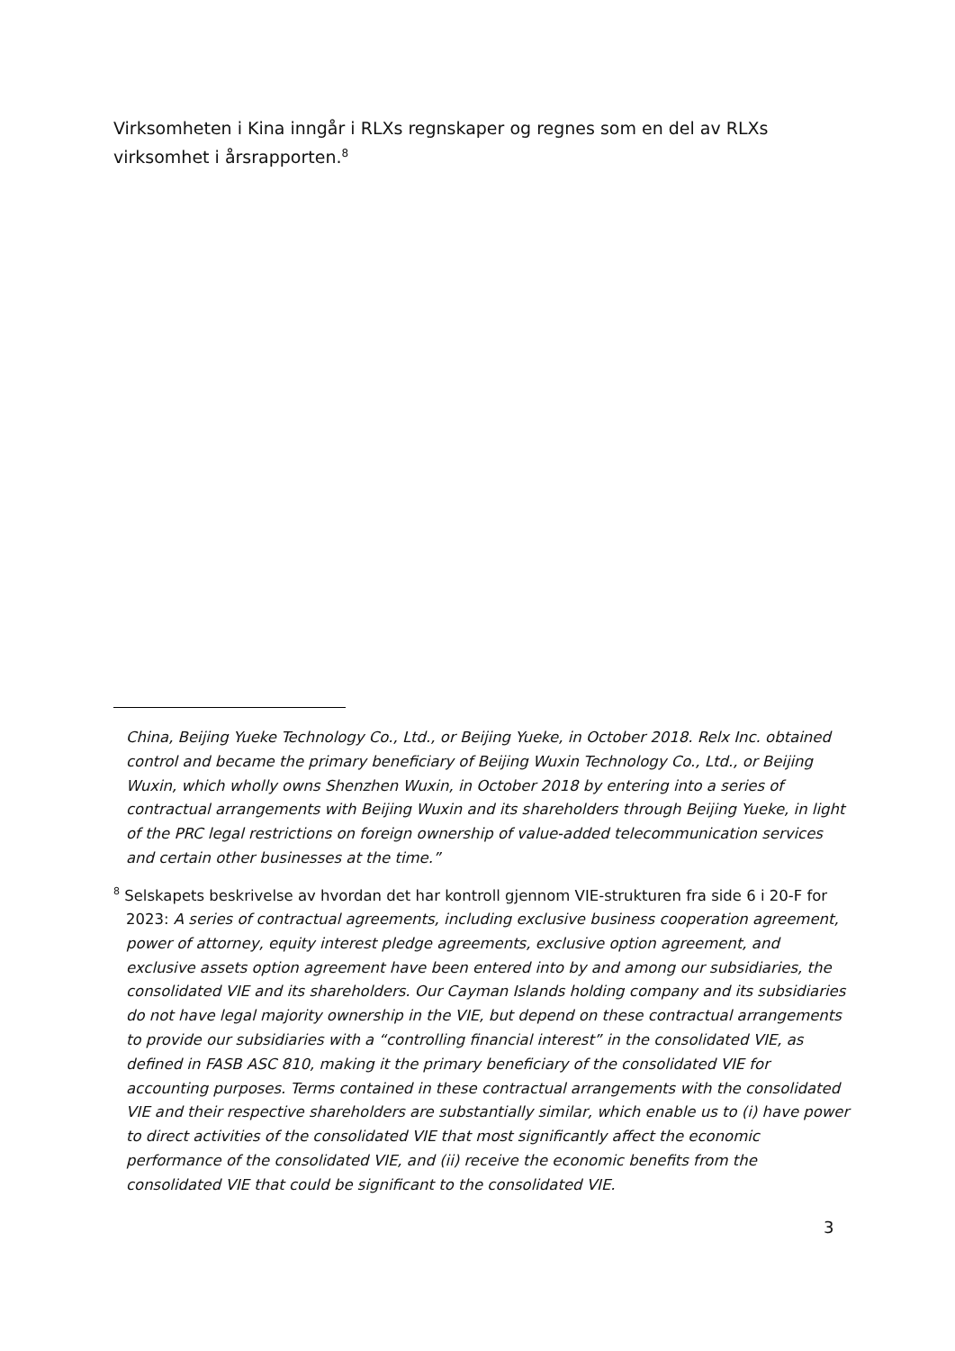Virksomheten i Kina inngår i RLXs regnskaper og regnes som en del av RLXs virksomhet i årsrapporten.<sup>8</sup>
China, Beijing Yueke Technology Co., Ltd., or Beijing Yueke, in October 2018. Relx Inc. obtained control and became the primary beneficiary of Beijing Wuxin Technology Co., Ltd., or Beijing Wuxin, which wholly owns Shenzhen Wuxin, in October 2018 by entering into a series of contractual arrangements with Beijing Wuxin and its shareholders through Beijing Yueke, in light of the PRC legal restrictions on foreign ownership of value-added telecommunication services and certain other businesses at the time.”
<sup>8</sup> Selskapets beskrivelse av hvordan det har kontroll gjennom VIE-strukturen fra side 6 i 20-F for 2023: A series of contractual agreements, including exclusive business cooperation agreement, power of attorney, equity interest pledge agreements, exclusive option agreement, and exclusive assets option agreement have been entered into by and among our subsidiaries, the consolidated VIE and its shareholders. Our Cayman Islands holding company and its subsidiaries do not have legal majority ownership in the VIE, but depend on these contractual arrangements to provide our subsidiaries with a “controlling financial interest” in the consolidated VIE, as defined in FASB ASC 810, making it the primary beneficiary of the consolidated VIE for accounting purposes. Terms contained in these contractual arrangements with the consolidated VIE and their respective shareholders are substantially similar, which enable us to (i) have power to direct activities of the consolidated VIE that most significantly affect the economic performance of the consolidated VIE, and (ii) receive the economic benefits from the consolidated VIE that could be significant to the consolidated VIE.
3